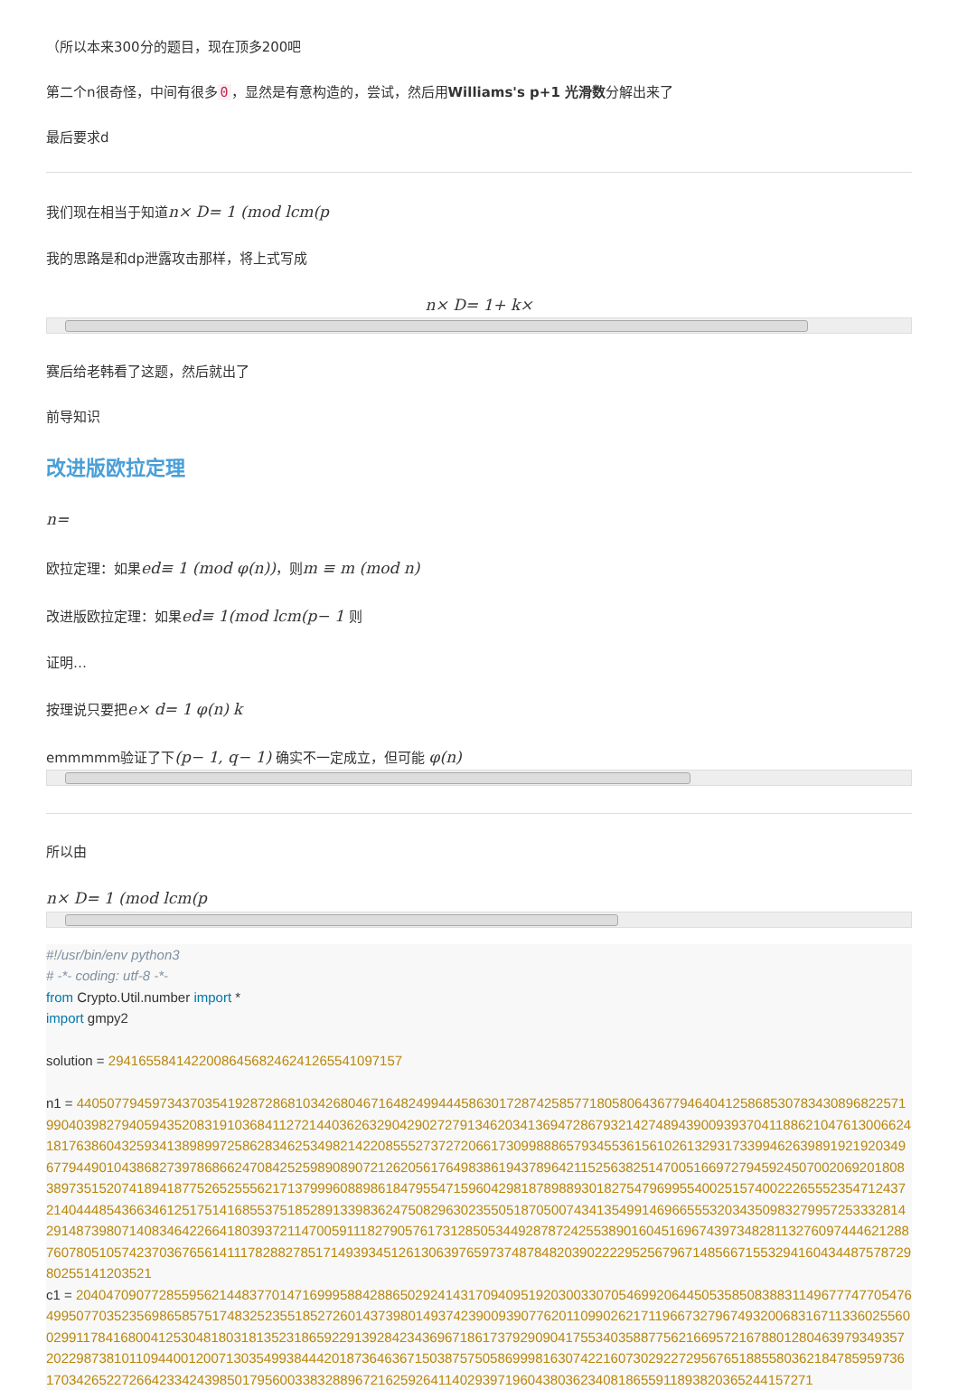（所以本来300分的题目，现在顶多200吧
第二个n很奇怪，中间有很多 0 ，显然是有意构造的，尝试，然后用Williams's p+1 光滑数分解出来了
最后要求d
我们现在相当于知道n× D= 1 (mod lcm(p
我的思路是和dp泄露攻击那样，将上式写成
n× D= 1+ k×
赛后给老韩看了这题，然后就出了
前导知识
改进版欧拉定理
n=
欧拉定理：如果ed≡ 1 (mod φ(n))，则m ≡ m (mod n)
改进版欧拉定理：如果ed≡ 1(mod lcm(p− 1 则
证明…
按理说只要把e× d= 1 φ(n) k
emmmmm验证了下(p− 1, q− 1) 确实不一定成立，但可能 φ(n)
所以由
n× D= 1 (mod lcm(p
#!/usr/bin/env python3
# -*- coding: utf-8 -*-
from Crypto.Util.number import *
import gmpy2

solution = 2941655841422008645682462412655410971​57

n1 = 44050779459734370354192872868103426804671648249944458630172874258577180580643677946404125868530783430896822571990403982794059435208319103684112721440362632904290272791346203413694728679321427489439009393704118862104761300662418176386043259341389899725862834625349821422085552737272066173099888657934553615610261329317339946263989192192034967794490104386827397868662470842525989089072126205617649838619437896421152563825147005166972794592450700206920180838973515207418941877526525556217137999608898618479554715960429818789889301827547969955400251574002226555235471243721404448543663461251751416855375185289133983624750829630235505187050074341354991469665553203435098327995725333281429148739807140834642266418039372114700591118279057617312850534492878724255389016045169674397348281132760974446212887607805105742370367656141117828827851714939345126130639765973748784820390222295256796714856671553294160434487578729802551412035​21
c1 = 2040470907728559562144837701471699958842886502924143170940951920300330705469920644505358508388311496777477054764995077035235698658575174832523551852726014373980149374239009390776201109902621711966732796749320068316711336025560029911784168004125304818031813523186592291392842343696718617379290904175534035887756216695721678801280463979349357202298738101109440012007130354993844420187364636715038757505869998163074221607302922729567651885580362184785959736170342652272664233424398501795600338328896721625926411402939719604380362340818655911893820365244157271